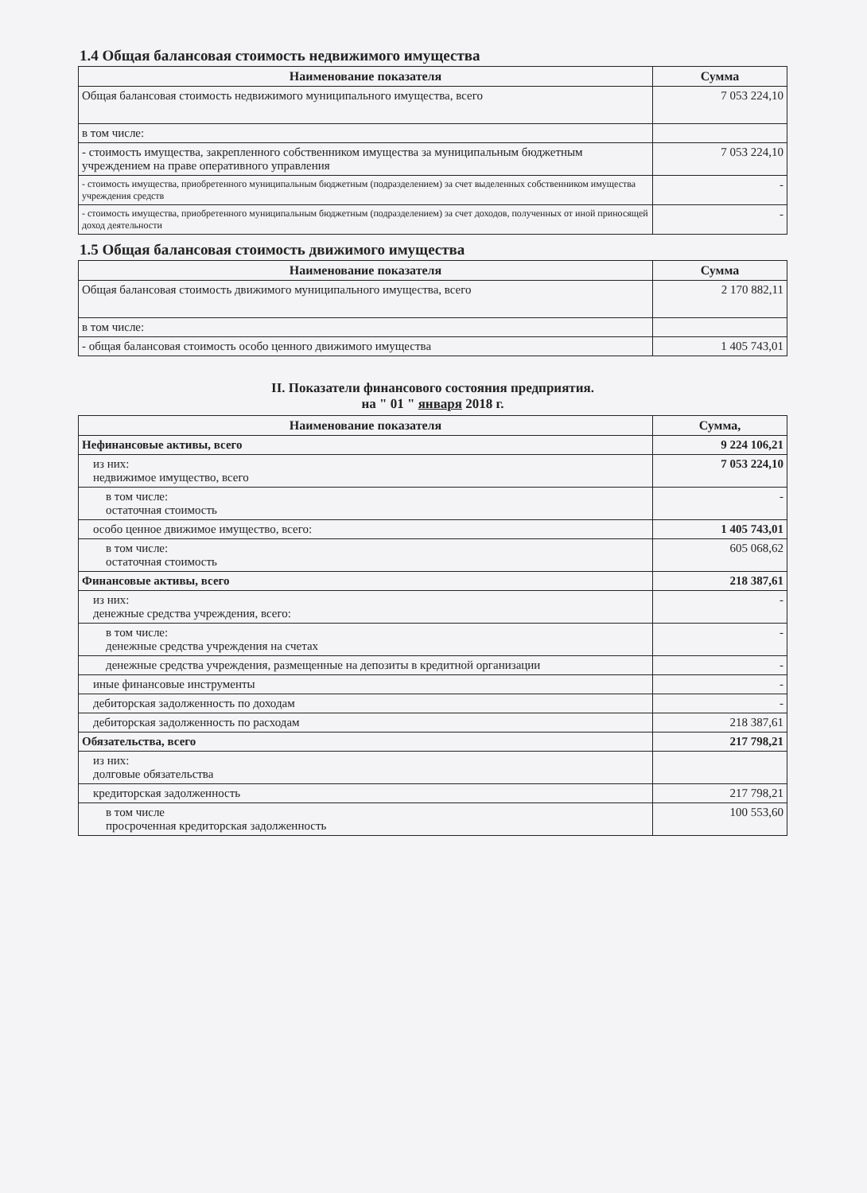1.4 Общая балансовая стоимость недвижимого имущества
| Наименование показателя | Сумма |
| --- | --- |
| Общая балансовая стоимость недвижимого муниципального имущества, всего | 7 053 224,10 |
| в том числе: | |
| - стоимость имущества, закрепленного собственником имущества за муниципальным бюджетным учреждением на праве оперативного управления | 7 053 224,10 |
| - стоимость имущества, приобретенного муниципальным бюджетным (подразделением) за счет выделенных собственником имущества учреждения средств | - |
| - стоимость имущества, приобретенного муниципальным бюджетным (подразделением) за счет доходов, полученных от иной приносящей доход деятельности | - |
1.5 Общая балансовая стоимость движимого имущества
| Наименование показателя | Сумма |
| --- | --- |
| Общая балансовая стоимость движимого муниципального имущества, всего | 2 170 882,11 |
| в том числе: | |
| - общая балансовая стоимость особо ценного движимого имущества | 1 405 743,01 |
II. Показатели финансового состояния предприятия.
на " 01 " января 2018 г.
| Наименование показателя | Сумма, |
| --- | --- |
| Нефинансовые активы, всего | 9 224 106,21 |
| из них: недвижимое имущество, всего | 7 053 224,10 |
| в том числе: остаточная стоимость | - |
| особо ценное движимое имущество, всего: | 1 405 743,01 |
| в том числе: остаточная стоимость | 605 068,62 |
| Финансовые активы, всего | 218 387,61 |
| из них: денежные средства учреждения, всего: | - |
| в том числе: денежные средства учреждения на счетах | - |
| денежные средства учреждения, размещенные на депозиты в кредитной организации | - |
| иные финансовые инструменты | - |
| дебиторская задолженность по доходам | - |
| дебиторская задолженность по расходам | 218 387,61 |
| Обязательства, всего | 217 798,21 |
| из них: долговые обязательства | |
| кредиторская задолженность | 217 798,21 |
| в том числе просроченная кредиторская задолженность | 100 553,60 |